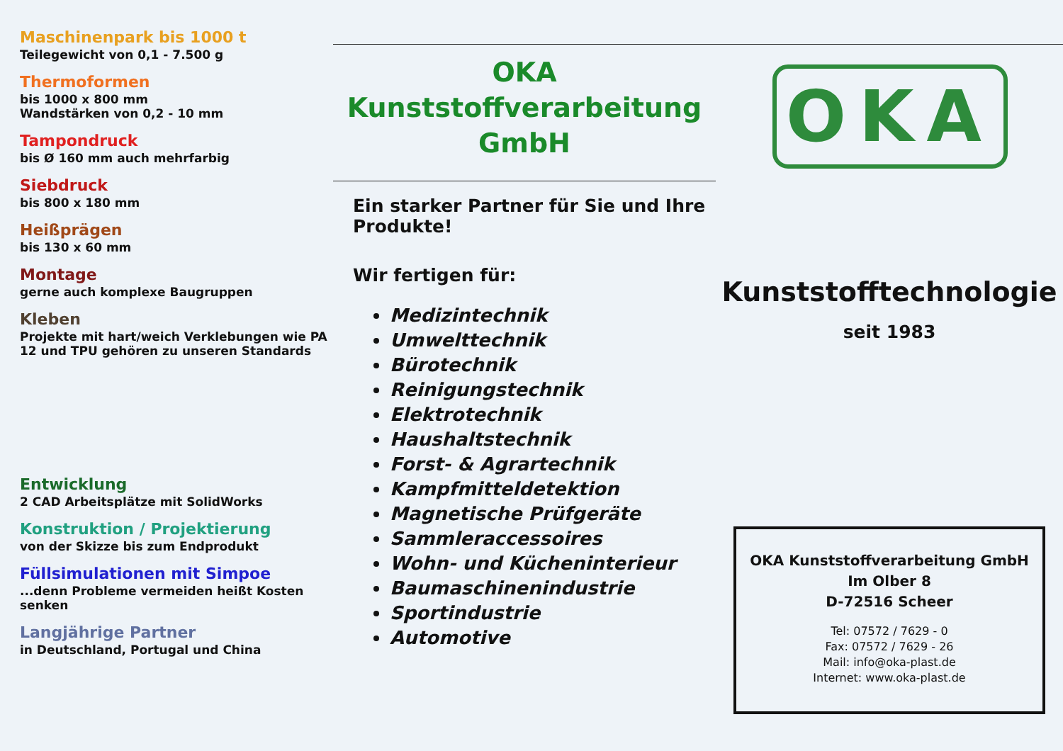Maschinenpark bis 1000 t
Teilegewicht von 0,1 - 7.500 g
Thermoformen
bis 1000 x 800 mm
Wandstärken von 0,2 - 10 mm
Tampondruck
bis Ø 160 mm auch mehrfarbig
Siebdruck
bis 800 x 180 mm
Heißprägen
bis 130 x 60 mm
Montage
gerne auch komplexe Baugruppen
Kleben
Projekte mit hart/weich Verklebungen wie PA 12 und TPU gehören zu unseren Standards
Entwicklung
2 CAD Arbeitsplätze mit SolidWorks
Konstruktion / Projektierung
von der Skizze bis zum Endprodukt
Füllsimulationen mit Simpoe
...denn Probleme vermeiden heißt Kosten senken
Langjährige Partner
in Deutschland, Portugal und China
OKA
Kunststoffverarbeitung
GmbH
Ein starker Partner für Sie und Ihre Produkte!
Wir fertigen für:
Medizintechnik
Umwelttechnik
Bürotechnik
Reinigungstechnik
Elektrotechnik
Haushaltstechnik
Forst- & Agrartechnik
Kampfmitteldetektion
Magnetische Prüfgeräte
Sammleraccessoires
Wohn- und Kücheninterieur
Baumaschinenindustrie
Sportindustrie
Automotive
OKA
Kunststofftechnologie
seit 1983
OKA Kunststoffverarbeitung GmbH
Im Olber 8
D-72516 Scheer
Tel: 07572 / 7629 - 0
Fax: 07572 / 7629 - 26
Mail: info@oka-plast.de
Internet: www.oka-plast.de